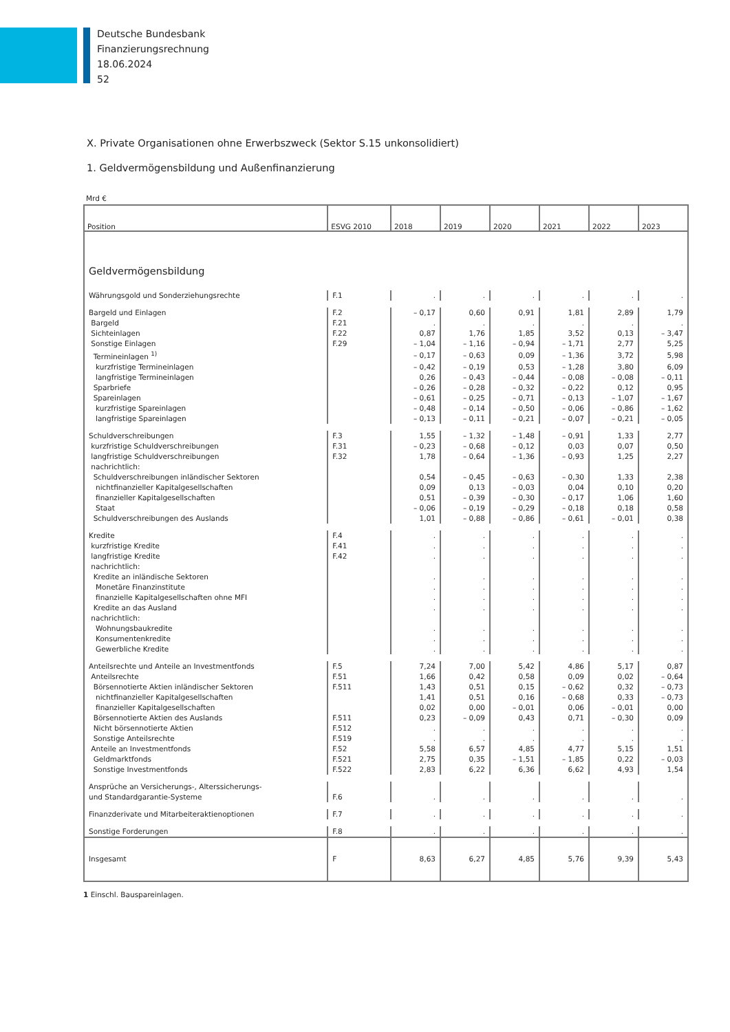Deutsche Bundesbank
Finanzierungsrechnung
18.06.2024
52
X. Private Organisationen ohne Erwerbszweck (Sektor S.15 unkonsolidiert)
1. Geldvermögensbildung und Außenfinanzierung
Mrd €
| Position | ESVG 2010 | 2018 | 2019 | 2020 | 2021 | 2022 | 2023 |
| --- | --- | --- | --- | --- | --- | --- | --- |
| Geldvermögensbildung | | | | | | | |
| Währungsgold und Sonderziehungsrechte | F.1 | . | . | . | . | . | . |
| Bargeld und Einlagen | F.2 | – 0,17 | 0,60 | 0,91 | 1,81 | 2,89 | 1,79 |
| Bargeld | F.21 | . | . | . | . | . | . |
| Sichteinlagen | F.22 | 0,87 | 1,76 | 1,85 | 3,52 | 0,13 | – 3,47 |
| Sonstige Einlagen | F.29 | – 1,04 | – 1,16 | – 0,94 | – 1,71 | 2,77 | 5,25 |
| Termineinlagen <sup>1)</sup> | | – 0,17 | – 0,63 | 0,09 | – 1,36 | 3,72 | 5,98 |
| kurzfristige Termineinlagen | | – 0,42 | – 0,19 | 0,53 | – 1,28 | 3,80 | 6,09 |
| langfristige Termineinlagen | | 0,26 | – 0,43 | – 0,44 | – 0,08 | – 0,08 | – 0,11 |
| Sparbriefe | | – 0,26 | – 0,28 | – 0,32 | – 0,22 | 0,12 | 0,95 |
| Spareinlagen | | – 0,61 | – 0,25 | – 0,71 | – 0,13 | – 1,07 | – 1,67 |
| kurzfristige Spareinlagen | | – 0,48 | – 0,14 | – 0,50 | – 0,06 | – 0,86 | – 1,62 |
| langfristige Spareinlagen | | – 0,13 | – 0,11 | – 0,21 | – 0,07 | – 0,21 | – 0,05 |
| Schuldverschreibungen | F.3 | 1,55 | – 1,32 | – 1,48 | – 0,91 | 1,33 | 2,77 |
| kurzfristige Schuldverschreibungen | F.31 | – 0,23 | – 0,68 | – 0,12 | 0,03 | 0,07 | 0,50 |
| langfristige Schuldverschreibungen | F.32 | 1,78 | – 0,64 | – 1,36 | – 0,93 | 1,25 | 2,27 |
| nachrichtlich: | | | | | | | |
| Schuldverschreibungen inländischer Sektoren | | 0,54 | – 0,45 | – 0,63 | – 0,30 | 1,33 | 2,38 |
| nichtfinanzieller Kapitalgesellschaften | | 0,09 | 0,13 | – 0,03 | 0,04 | 0,10 | 0,20 |
| finanzieller Kapitalgesellschaften | | 0,51 | – 0,39 | – 0,30 | – 0,17 | 1,06 | 1,60 |
| Staat | | – 0,06 | – 0,19 | – 0,29 | – 0,18 | 0,18 | 0,58 |
| Schuldverschreibungen des Auslands | | 1,01 | – 0,88 | – 0,86 | – 0,61 | – 0,01 | 0,38 |
| Kredite | F.4 | . | . | . | . | . | . |
| kurzfristige Kredite | F.41 | . | . | . | . | . | . |
| langfristige Kredite | F.42 | . | . | . | . | . | . |
| nachrichtlich: | | | | | | | |
| Kredite an inländische Sektoren | | . | . | . | . | . | . |
| Monetäre Finanzinstitute | | . | . | . | . | . | . |
| finanzielle Kapitalgesellschaften ohne MFI | | . | . | . | . | . | . |
| Kredite an das Ausland | | . | . | . | . | . | . |
| nachrichtlich: | | | | | | | |
| Wohnungsbaukredite | | . | . | . | . | . | . |
| Konsumentenkredite | | . | . | . | . | . | . |
| Gewerbliche Kredite | | . | . | . | . | . | . |
| Anteilsrechte und Anteile an Investmentfonds | F.5 | 7,24 | 7,00 | 5,42 | 4,86 | 5,17 | 0,87 |
| Anteilsrechte | F.51 | 1,66 | 0,42 | 0,58 | 0,09 | 0,02 | – 0,64 |
| Börsennotierte Aktien inländischer Sektoren | F.511 | 1,43 | 0,51 | 0,15 | – 0,62 | 0,32 | – 0,73 |
| nichtfinanzieller Kapitalgesellschaften | | 1,41 | 0,51 | 0,16 | – 0,68 | 0,33 | – 0,73 |
| finanzieller Kapitalgesellschaften | | 0,02 | 0,00 | – 0,01 | 0,06 | – 0,01 | 0,00 |
| Börsennotierte Aktien des Auslands | F.511 | 0,23 | – 0,09 | 0,43 | 0,71 | – 0,30 | 0,09 |
| Nicht börsennotierte Aktien | F.512 | . | . | . | . | . | . |
| Sonstige Anteilsrechte | F.519 | . | . | . | . | . | . |
| Anteile an Investmentfonds | F.52 | 5,58 | 6,57 | 4,85 | 4,77 | 5,15 | 1,51 |
| Geldmarktfonds | F.521 | 2,75 | 0,35 | – 1,51 | – 1,85 | 0,22 | – 0,03 |
| Sonstige Investmentfonds | F.522 | 2,83 | 6,22 | 6,36 | 6,62 | 4,93 | 1,54 |
| Ansprüche an Versicherungs-, Alterssicherungs- und Standardgarantie-Systeme | F.6 | . | . | . | . | . | . |
| Finanzderivate und Mitarbeiteraktienoptionen | F.7 | . | . | . | . | . | . |
| Sonstige Forderungen | F.8 | . | . | . | . | . | . |
| Insgesamt | F | 8,63 | 6,27 | 4,85 | 5,76 | 9,39 | 5,43 |
1 Einschl. Bauspareinlagen.